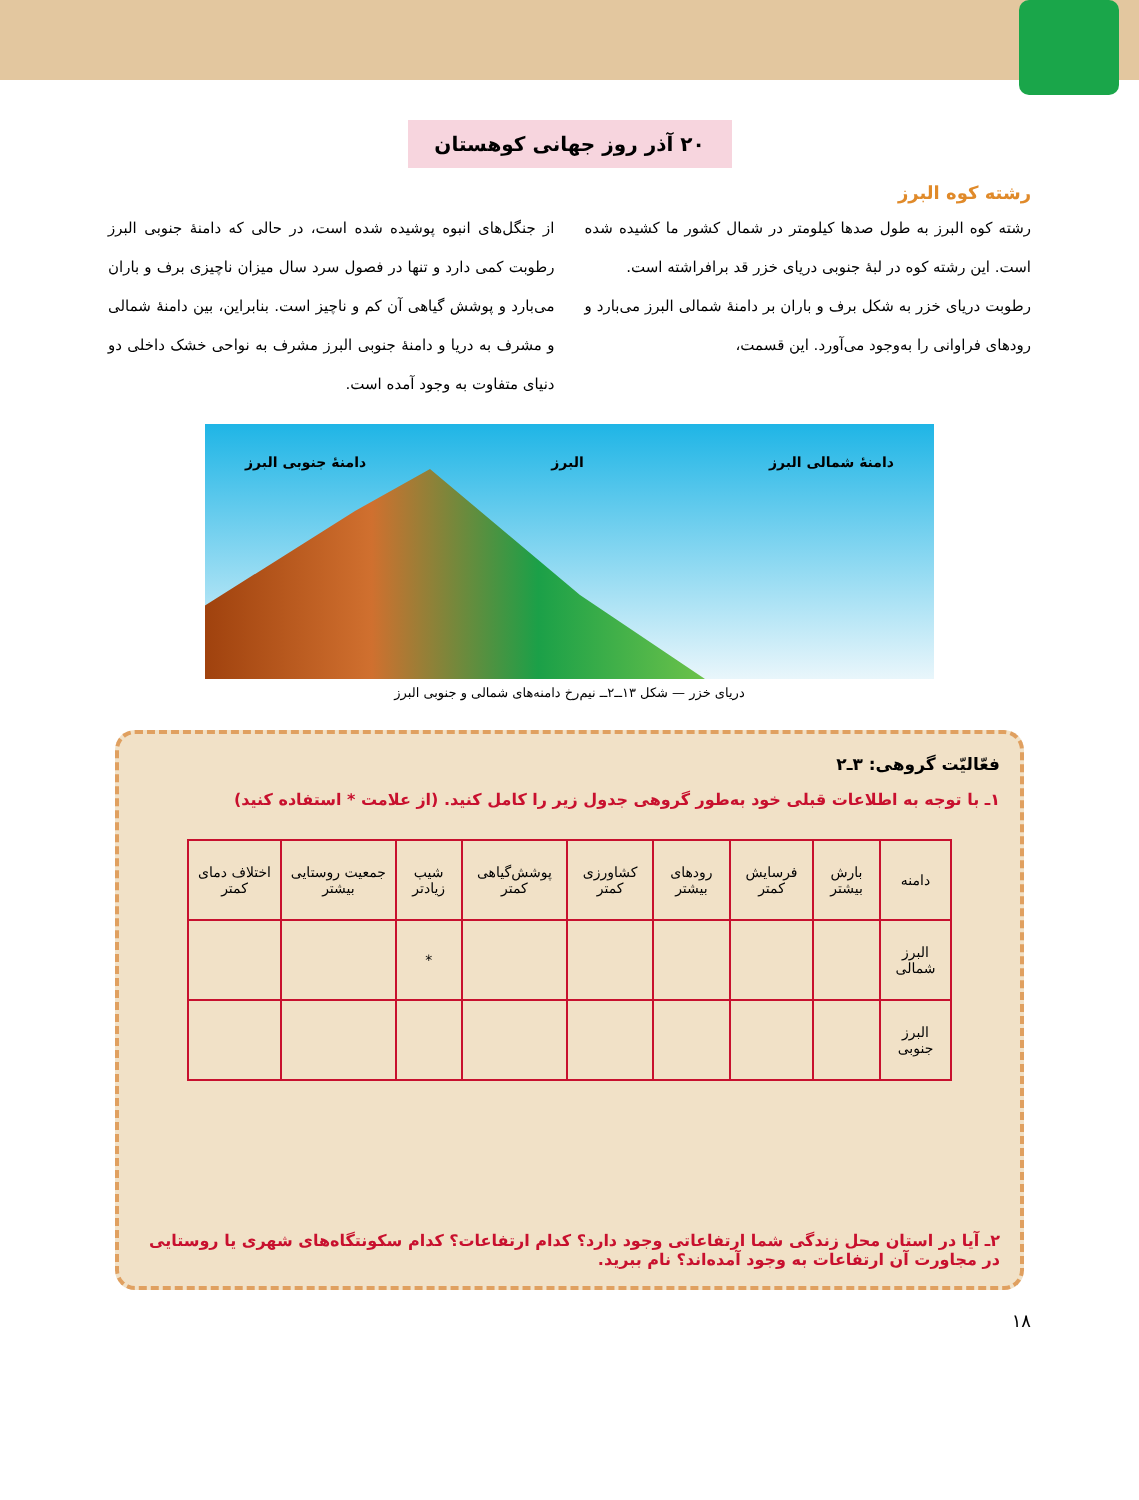۲۰ آذر روز جهانی کوهستان
رشته کوه البرز
رشته کوه البرز به طول صدها کیلومتر در شمال کشور ما کشیده شده است. این رشته کوه در لبهٔ جنوبی دریای خزر قد برافراشته است.
رطوبت دریای خزر به شکل برف و باران بر دامنهٔ شمالی البرز می‌بارد و رودهای فراوانی را به‌وجود می‌آورد. این قسمت،
از جنگل‌های انبوه پوشیده شده است، در حالی که دامنهٔ جنوبی البرز رطوبت کمی دارد و تنها در فصول سرد سال میزان ناچیزی برف و باران می‌بارد و پوشش گیاهی آن کم و ناچیز است. بنابراین، بین دامنهٔ شمالی و مشرف به دریا و دامنهٔ جنوبی البرز مشرف به نواحی خشک داخلی دو دنیای متفاوت به وجود آمده است.
دامنهٔ شمالی البرز البرز دامنهٔ جنوبی البرز
دریای خزر — شکل ۱۳ــ۲ــ نیم‌رخ دامنه‌های شمالی و جنوبی البرز
فعّالیّت گروهی: ۳ـ۲
۱ـ با توجه به اطلاعات قبلی خود به‌طور گروهی جدول زیر را کامل کنید. (از علامت * استفاده کنید)
| دامنه | بارش بیشتر | فرسایش کمتر | رودهای بیشتر | کشاورزی کمتر | پوشش‌گیاهی کمتر | شیب زیادتر | جمعیت روستایی بیشتر | اختلاف دمای کمتر |
| --- | --- | --- | --- | --- | --- | --- | --- | --- |
| البرز شمالی | | | | | | * | | |
| البرز جنوبی | | | | | | | | |
۲ـ آیا در استان محل زندگی شما ارتفاعاتی وجود دارد؟ کدام ارتفاعات؟ کدام سکونتگاه‌های شهری یا روستایی در مجاورت آن ارتفاعات به وجود آمده‌اند؟ نام ببرید.
۱۸